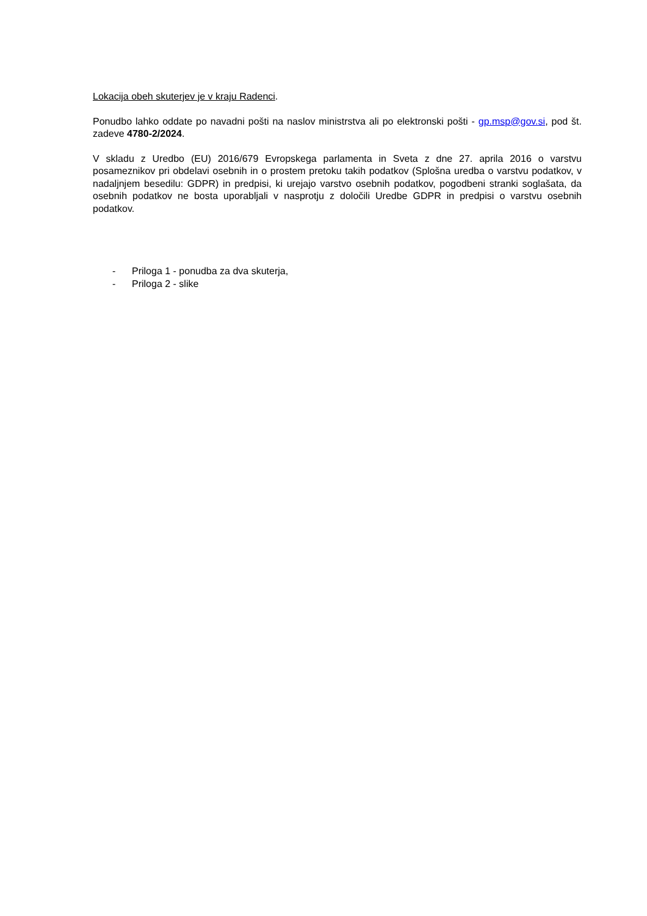Lokacija obeh skuterjev je v kraju Radenci.
Ponudbo lahko oddate po navadni pošti na naslov ministrstva ali po elektronski pošti - gp.msp@gov.si, pod št. zadeve 4780-2/2024.
V skladu z Uredbo (EU) 2016/679 Evropskega parlamenta in Sveta z dne 27. aprila 2016 o varstvu posameznikov pri obdelavi osebnih in o prostem pretoku takih podatkov (Splošna uredba o varstvu podatkov, v nadaljnjem besedilu: GDPR) in predpisi, ki urejajo varstvo osebnih podatkov, pogodbeni stranki soglašata, da osebnih podatkov ne bosta uporabljali v nasprotju z določili Uredbe GDPR in predpisi o varstvu osebnih podatkov.
- Priloga 1 - ponudba za dva skuterja,
- Priloga 2 - slike